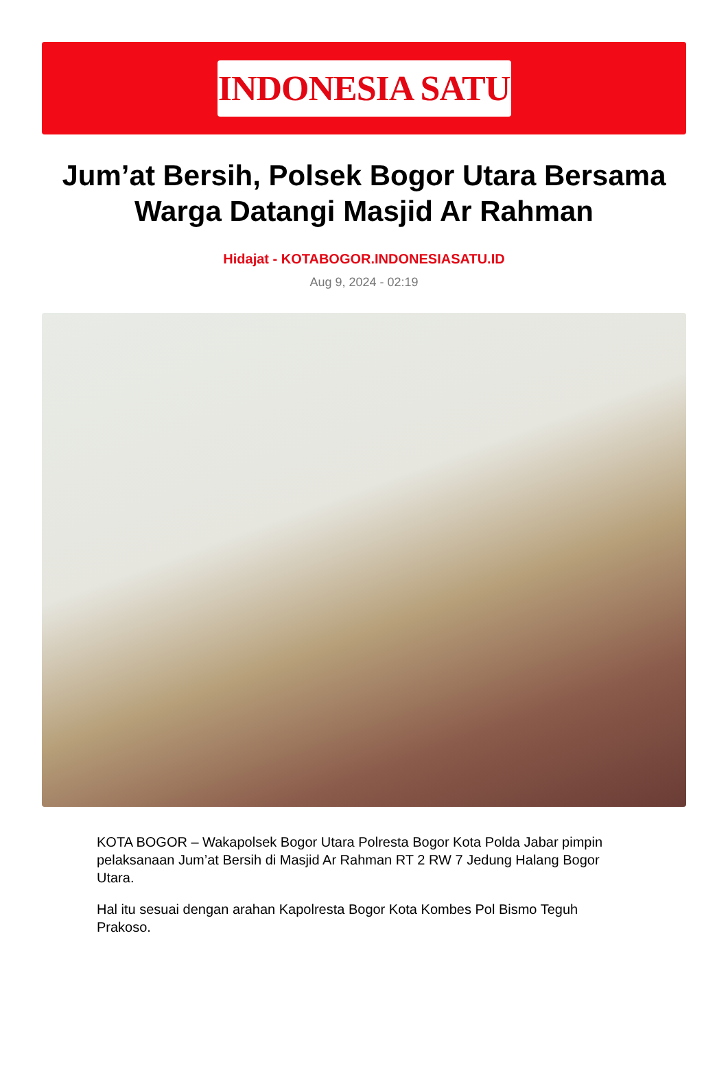INDONESIA SATU
Jum’at Bersih, Polsek Bogor Utara Bersama Warga Datangi Masjid Ar Rahman
Hidajat - KOTABOGOR.INDONESIASATU.ID
Aug 9, 2024 - 02:19
KOTA BOGOR – Wakapolsek Bogor Utara Polresta Bogor Kota Polda Jabar pimpin pelaksanaan Jum’at Bersih di Masjid Ar Rahman RT 2 RW 7 Jedung Halang Bogor Utara.
Hal itu sesuai dengan arahan Kapolresta Bogor Kota Kombes Pol Bismo Teguh Prakoso.